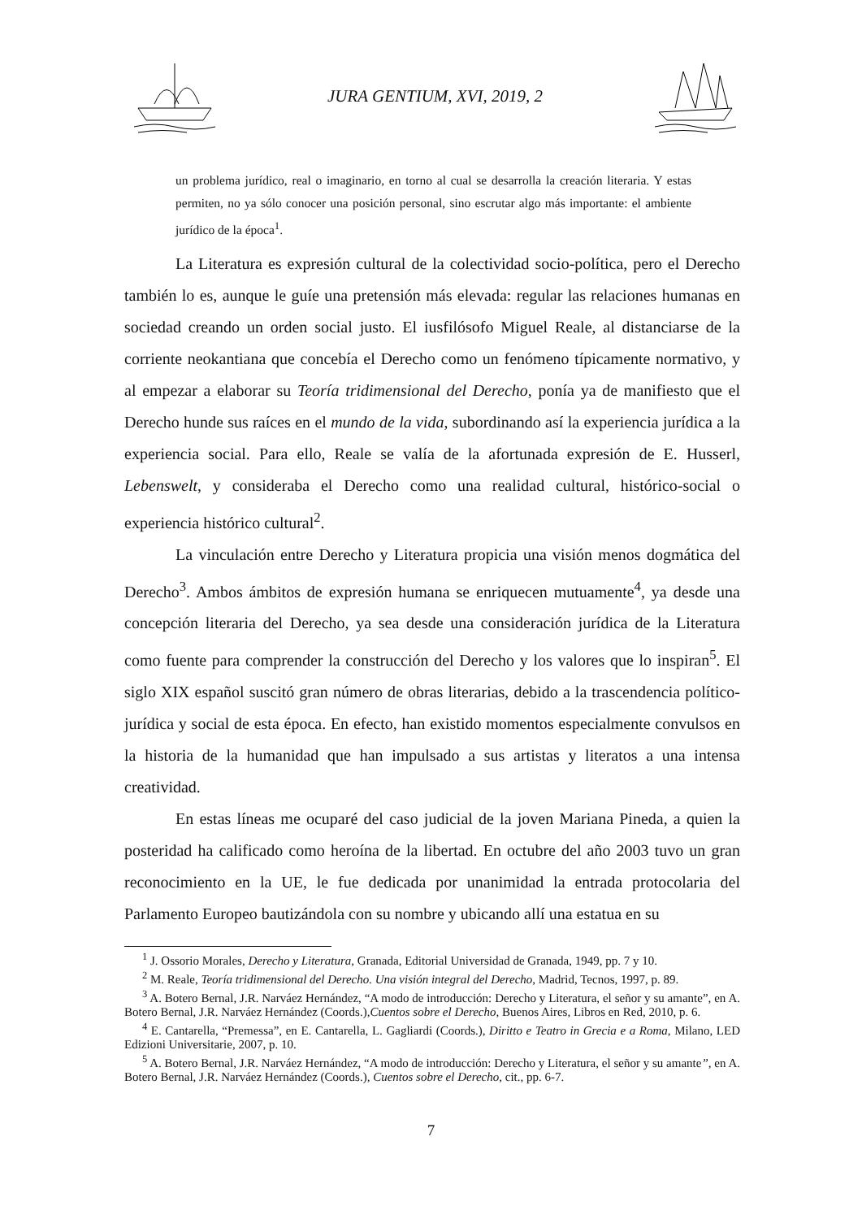JURA GENTIUM, XVI, 2019, 2
un problema jurídico, real o imaginario, en torno al cual se desarrolla la creación literaria. Y estas permiten, no ya sólo conocer una posición personal, sino escrutar algo más importante: el ambiente jurídico de la época<sup>1</sup>.
La Literatura es expresión cultural de la colectividad socio-política, pero el Derecho también lo es, aunque le guíe una pretensión más elevada: regular las relaciones humanas en sociedad creando un orden social justo. El iusfilósofo Miguel Reale, al distanciarse de la corriente neokantiana que concebía el Derecho como un fenómeno típicamente normativo, y al empezar a elaborar su Teoría tridimensional del Derecho, ponía ya de manifiesto que el Derecho hunde sus raíces en el mundo de la vida, subordinando así la experiencia jurídica a la experiencia social. Para ello, Reale se valía de la afortunada expresión de E. Husserl, Lebenswelt, y consideraba el Derecho como una realidad cultural, histórico-social o experiencia histórico cultural<sup>2</sup>.
La vinculación entre Derecho y Literatura propicia una visión menos dogmática del Derecho<sup>3</sup>. Ambos ámbitos de expresión humana se enriquecen mutuamente<sup>4</sup>, ya desde una concepción literaria del Derecho, ya sea desde una consideración jurídica de la Literatura como fuente para comprender la construcción del Derecho y los valores que lo inspiran<sup>5</sup>. El siglo XIX español suscitó gran número de obras literarias, debido a la trascendencia político-jurídica y social de esta época. En efecto, han existido momentos especialmente convulsos en la historia de la humanidad que han impulsado a sus artistas y literatos a una intensa creatividad.
En estas líneas me ocuparé del caso judicial de la joven Mariana Pineda, a quien la posteridad ha calificado como heroína de la libertad. En octubre del año 2003 tuvo un gran reconocimiento en la UE, le fue dedicada por unanimidad la entrada protocolaria del Parlamento Europeo bautizándola con su nombre y ubicando allí una estatua en su
<sup>1</sup> J. Ossorio Morales, Derecho y Literatura, Granada, Editorial Universidad de Granada, 1949, pp. 7 y 10.
<sup>2</sup> M. Reale, Teoría tridimensional del Derecho. Una visión integral del Derecho, Madrid, Tecnos, 1997, p. 89.
<sup>3</sup> A. Botero Bernal, J.R. Narváez Hernández, “A modo de introducción: Derecho y Literatura, el señor y su amante”, en A. Botero Bernal, J.R. Narváez Hernández (Coords.),Cuentos sobre el Derecho, Buenos Aires, Libros en Red, 2010, p. 6.
<sup>4</sup> E. Cantarella, “Premessa”, en E. Cantarella, L. Gagliardi (Coords.), Diritto e Teatro in Grecia e a Roma, Milano, LED Edizioni Universitarie, 2007, p. 10.
<sup>5</sup> A. Botero Bernal, J.R. Narváez Hernández, “A modo de introducción: Derecho y Literatura, el señor y su amante”, en A. Botero Bernal, J.R. Narváez Hernández (Coords.), Cuentos sobre el Derecho, cit., pp. 6-7.
7